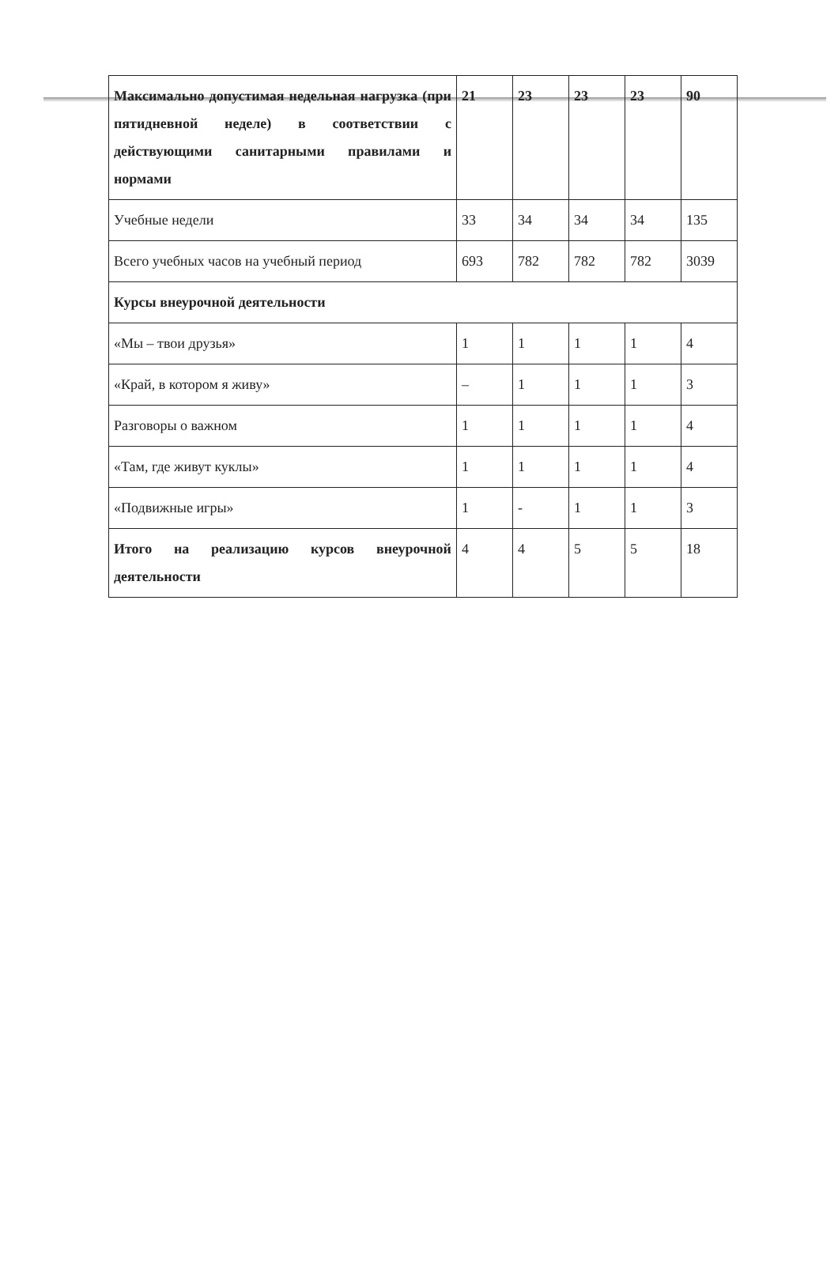| Максимально допустимая недельная нагрузка (при пятидневной неделе) в соответствии с действующими санитарными правилами и нормами | 21 | 23 | 23 | 23 | 90 |
| Учебные недели | 33 | 34 | 34 | 34 | 135 |
| Всего учебных часов на учебный период | 693 | 782 | 782 | 782 | 3039 |
| Курсы внеурочной деятельности | | | | | |
| «Мы – твои друзья» | 1 | 1 | 1 | 1 | 4 |
| «Край, в котором я живу» | – | 1 | 1 | 1 | 3 |
| Разговоры о важном | 1 | 1 | 1 | 1 | 4 |
| «Там, где живут куклы» | 1 | 1 | 1 | 1 | 4 |
| «Подвижные игры» | 1 | - | 1 | 1 | 3 |
| Итого на реализацию курсов внеурочной деятельности | 4 | 4 | 5 | 5 | 18 |